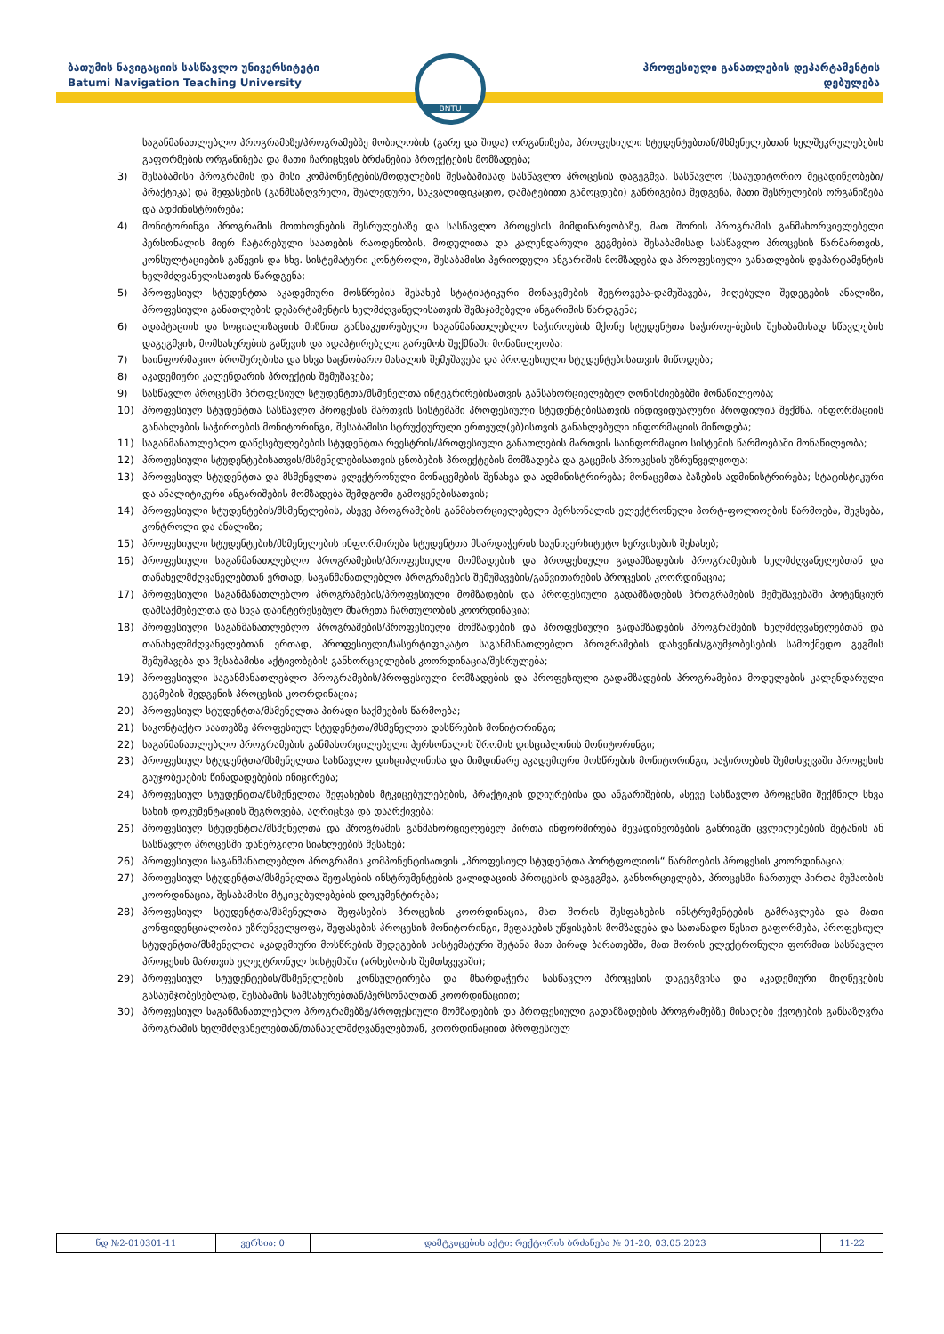ბათუმის ნავიგაციის სასწავლო უნივერსიტეტი
Batumi Navigation Teaching University
BNTU
პროფესიული განათლების დეპარტამენტის
დებულება
საგანმანათლებლო პროგრამაზე/პროგრამებზე მობილობის (გარე და შიდა) ორგანიზება, პროფესიული სტუდენტებთან/მსმენელებთან ხელშეკრულებების გაფორმების ორგანიზება და მათი ჩარიცხვის ბრძანების პროექტების მომზადება;
3) შესაბამისი პროგრამის და მისი კომპონენტების/მოდულების შესაბამისად სასწავლო პროცესის დაგეგმვა, სასწავლო (სააუდიტორიო მეცადინეობები/პრაქტიკა) და შეფასების (განმსაზღვრელი, შუალედური, საკვალიფიკაციო, დამატებითი გამოცდები) განრიგების შედგენა, მათი შესრულების ორგანიზება და ადმინისტრირება;
4) მონიტორინგი პროგრამის მოთხოვნების შესრულებაზე და სასწავლო პროცესის მიმდინარეობაზე, მათ შორის პროგრამის განმახორციელებელი პერსონალის მიერ ჩატარებული საათების რაოდენობის, მოდულითა და კალენდარული გეგმების შესაბამისად სასწავლო პროცესის წარმართვის, კონსულტაციების გაწევის და სხვ. სისტემატური კონტროლი, შესაბამისი პერიოდული ანგარიშის მომზადება და პროფესიული განათლების დეპარტამენტის ხელმძღვანელისათვის წარდგენა;
5) პროფესიულ სტუდენტთა აკადემიური მოსწრების შესახებ სტატისტიკური მონაცემების შეგროვება-დამუშავება, მიღებული შედეგების ანალიზი, პროფესიული განათლების დეპარტამენტის ხელმძღვანელისათვის შემაჯამებელი ანგარიშის წარდგენა;
6) ადაპტაციის და სოციალიზაციის მიზნით განსაკუთრებული საგანმანათლებლო საჭიროების მქონე სტუდენტთა საჭიროე-ბების შესაბამისად სწავლების დაგეგმვის, მომსახურების გაწევის და ადაპტირებული გარემოს შექმნაში მონაწილეობა;
7) საინფორმაციო ბროშურებისა და სხვა საცნობარო მასალის შემუშავება და პროფესიული სტუდენტებისათვის მიწოდება;
8) აკადემიური კალენდარის პროექტის შემუშავება;
9) სასწავლო პროცესში პროფესიულ სტუდენტთა/მსმენელთა ინტეგრირებისათვის განსახორციელებელ ღონისძიებებში მონაწილეობა;
10) პროფესიულ სტუდენტთა სასწავლო პროცესის მართვის სისტემაში პროფესიული სტუდენტებისათვის ინდივიდუალური პროფილის შექმნა, ინფორმაციის განახლების საჭიროების მონიტორინგი, შესაბამისი სტრუქტურული ერთეულ(ებ)ისთვის განახლებული ინფორმაციის მიწოდება;
11) საგანმანათლებლო დაწესებულებების სტუდენტთა რეესტრის/პროფესიული განათლების მართვის საინფორმაციო სისტემის წარმოებაში მონაწილეობა;
12) პროფესიული სტუდენტებისათვის/მსმენელებისათვის ცნობების პროექტების მომზადება და გაცემის პროცესის უზრუნველყოფა;
13) პროფესიულ სტუდენტთა და მსმენელთა ელექტრონული მონაცემების შენახვა და ადმინისტრირება; მონაცემთა ბაზების ადმინისტრირება; სტატისტიკური და ანალიტიკური ანგარიშების მომზადება შემდგომი გამოყენებისათვის;
14) პროფესიული სტუდენტების/მსმენელების, ასევე პროგრამების განმახორციელებელი პერსონალის ელექტრონული პორტ-ფოლიოების წარმოება, შევსება, კონტროლი და ანალიზი;
15) პროფესიული სტუდენტების/მსმენელების ინფორმირება სტუდენტთა მხარდაჭერის საუნივერსიტეტო სერვისების შესახებ;
16) პროფესიული საგანმანათლებლო პროგრამების/პროფესიული მომზადების და პროფესიული გადამზადების პროგრამების ხელმძღვანელებთან და თანახელმძღვანელებთან ერთად, საგანმანათლებლო პროგრამების შემუშავების/განვითარების პროცესის კოორდინაცია;
17) პროფესიული საგანმანათლებლო პროგრამების/პროფესიული მომზადების და პროფესიული გადამზადების პროგრამების შემუშავებაში პოტენციურ დამსაქმებელთა და სხვა დაინტერესებულ მხარეთა ჩართულობის კოორდინაცია;
18) პროფესიული საგანმანათლებლო პროგრამების/პროფესიული მომზადების და პროფესიული გადამზადების პროგრამების ხელმძღვანელებთან და თანახელმძღვანელებთან ერთად, პროფესიული/სასერტიფიკატო საგანმანათლებლო პროგრამების დახვეწის/გაუმჯობესების სამოქმედო გეგმის შემუშავება და შესაბამისი აქტივობების განხორციელების კოორდინაცია/შესრულება;
19) პროფესიული საგანმანათლებლო პროგრამების/პროფესიული მომზადების და პროფესიული გადამზადების პროგრამების მოდულების კალენდარული გეგმების შედგენის პროცესის კოორდინაცია;
20) პროფესიულ სტუდენტთა/მსმენელთა პირადი საქმეების წარმოება;
21) საკონტაქტო საათებზე პროფესიულ სტუდენტთა/მსმენელთა დასწრების მონიტორინგი;
22) საგანმანათლებლო პროგრამების განმახორცილებელი პერსონალის შრომის დისციპლინის მონიტორინგი;
23) პროფესიულ სტუდენტთა/მსმენელთა სასწავლო დისციპლინისა და მიმდინარე აკადემიური მოსწრების მონიტორინგი, საჭიროების შემთხვევაში პროცესის გაუჯობესების წინადადებების ინიცირება;
24) პროფესიულ სტუდენტთა/მსმენელთა შეფასების მტკიცებულებების, პრაქტიკის დღიურებისა და ანგარიშების, ასევე სასწავლო პროცესში შექმნილ სხვა სახის დოკუმენტაციის შეგროვება, აღრიცხვა და დაარქივება;
25) პროფესიულ სტუდენტთა/მსმენელთა და პროგრამის განმახორციელებელ პირთა ინფორმირება მეცადინეობების განრიგში ცვლილებების შეტანის ან სასწავლო პროცესში დანერგილი სიახლეების შესახებ;
26) პროფესიული საგანმანათლებლო პროგრამის კომპონენტისათვის „პროფესიულ სტუდენტთა პორტფოლიოს“ წარმოების პროცესის კოორდინაცია;
27) პროფესიულ სტუდენტთა/მსმენელთა შეფასების ინსტრუმენტების ვალიდაციის პროცესის დაგეგმვა, განხორციელება, პროცესში ჩართულ პირთა მუშაობის კოორდინაცია, შესაბამისი მტკიცებულებების დოკუმენტირება;
28) პროფესიულ სტუდენტთა/მსმენელთა შეფასების პროცესის კოორდინაცია, მათ შორის შესფასების ინსტრუმენტების გამრავლება და მათი კონფიდენციალობის უზრუნველყოფა, შეფასების პროცესის მონიტორინგი, შეფასების უწყისების მომზადება და სათანადო წესით გაფორმება, პროფესიულ სტუდენტთა/მსმენელთა აკადემიური მოსწრების შედეგების სისტემატური შეტანა მათ პირად ბარათებში, მათ შორის ელექტრონული ფორმით სასწავლო პროცესის მართვის ელექტრონულ სისტემაში (არსებობის შემთხვევაში);
29) პროფესიულ სტუდენტების/მსმენელების კონსულტირება და მხარდაჭერა სასწავლო პროცესის დაგეგმვისა და აკადემიური მიღწევების გასაუმჯობესებლად, შესაბამის სამსახურებთან/პერსონალთან კოორდინაციით;
30) პროფესიულ საგანმანათლებლო პროგრამებზე/პროფესიული მომზადების და პროფესიული გადამზადების პროგრამებზე მისაღები ქვოტების განსაზღვრა პროგრამის ხელმძღვანელებთან/თანახელმძღვანელებთან, კოორდინაციით პროფესიულ
| ნდ №2-010301-11 | ვერსია: 0 | დამტკიცების აქტი: რექტორის ბრძანება № 01-20, 03.05.2023 | 11-22 |